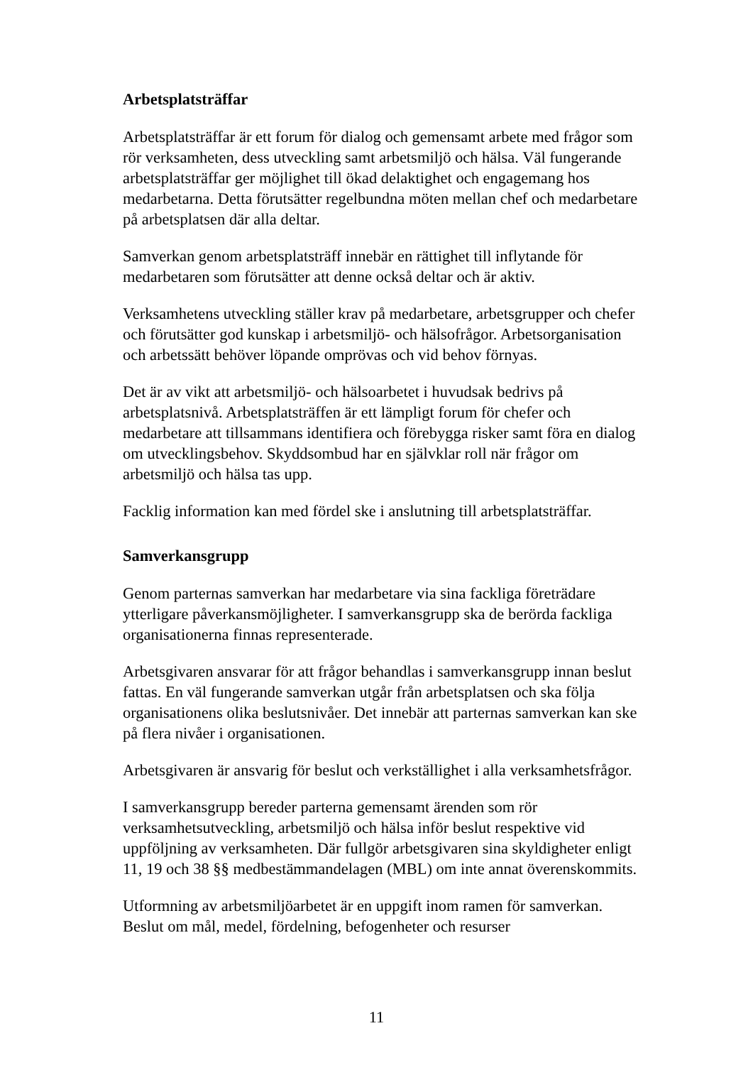Arbetsplatsträffar
Arbetsplatsträffar är ett forum för dialog och gemensamt arbete med frågor som rör verksamheten, dess utveckling samt arbetsmiljö och hälsa. Väl fungerande arbetsplatsträffar ger möjlighet till ökad delaktighet och engagemang hos medarbetarna. Detta förutsätter regelbundna möten mellan chef och medarbetare på arbetsplatsen där alla deltar.
Samverkan genom arbetsplatsträff innebär en rättighet till inflytande för medarbetaren som förutsätter att denne också deltar och är aktiv.
Verksamhetens utveckling ställer krav på medarbetare, arbetsgrupper och chefer och förutsätter god kunskap i arbetsmiljö- och hälsofrågor. Arbetsorganisation och arbetssätt behöver löpande omprövas och vid behov förnyas.
Det är av vikt att arbetsmiljö- och hälsoarbetet i huvudsak bedrivs på arbetsplatsnivå. Arbetsplatsträffen är ett lämpligt forum för chefer och medarbetare att tillsammans identifiera och förebygga risker samt föra en dialog om utvecklingsbehov. Skyddsombud har en självklar roll när frågor om arbetsmiljö och hälsa tas upp.
Facklig information kan med fördel ske i anslutning till arbetsplatsträffar.
Samverkansgrupp
Genom parternas samverkan har medarbetare via sina fackliga företrädare ytterligare påverkansmöjligheter. I samverkansgrupp ska de berörda fackliga organisationerna finnas representerade.
Arbetsgivaren ansvarar för att frågor behandlas i samverkansgrupp innan beslut fattas. En väl fungerande samverkan utgår från arbetsplatsen och ska följa organisationens olika beslutsnivåer. Det innebär att parternas samverkan kan ske på flera nivåer i organisationen.
Arbetsgivaren är ansvarig för beslut och verkställighet i alla verksamhetsfrågor.
I samverkansgrupp bereder parterna gemensamt ärenden som rör verksamhetsutveckling, arbetsmiljö och hälsa inför beslut respektive vid uppföljning av verksamheten. Där fullgör arbetsgivaren sina skyldigheter enligt 11, 19 och 38 §§ medbestämmandelagen (MBL) om inte annat överenskommits.
Utformning av arbetsmiljöarbetet är en uppgift inom ramen för samverkan. Beslut om mål, medel, fördelning, befogenheter och resurser
11